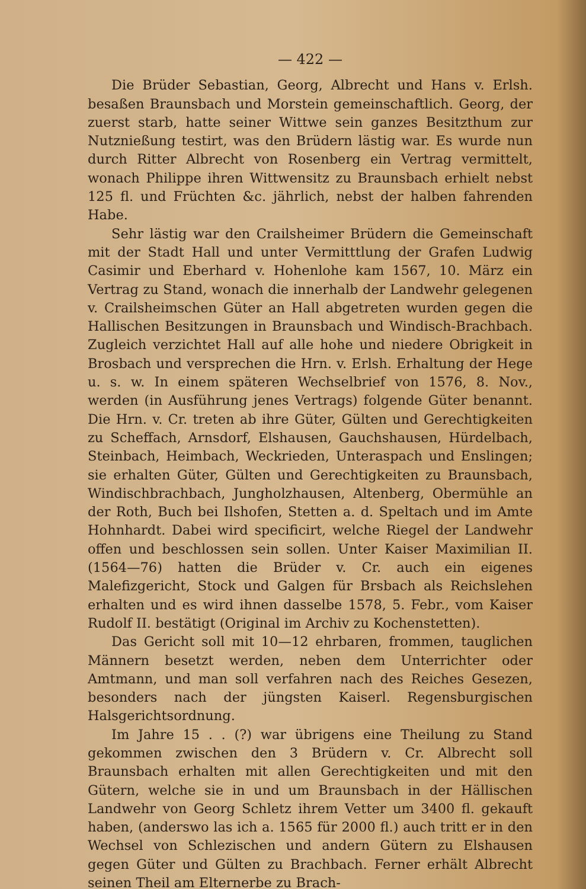— 422 —
Die Brüder Sebastian, Georg, Albrecht und Hans v. Erlsh. besaßen Braunsbach und Morstein gemeinschaftlich. Georg, der zuerst starb, hatte seiner Wittwe sein ganzes Besitzthum zur Nutznießung testirt, was den Brüdern lästig war. Es wurde nun durch Ritter Albrecht von Rosenberg ein Vertrag vermittelt, wonach Philippe ihren Wittwensitz zu Braunsbach erhielt nebst 125 fl. und Früchten &c. jährlich, nebst der halben fahrenden Habe.
Sehr lästig war den Crailsheimer Brüdern die Gemeinschaft mit der Stadt Hall und unter Vermitttlung der Grafen Ludwig Casimir und Eberhard v. Hohenlohe kam 1567, 10. März ein Vertrag zu Stand, wonach die innerhalb der Landwehr gelegenen v. Crailsheimschen Güter an Hall abgetreten wurden gegen die Hallischen Besitzungen in Braunsbach und Windisch-Brachbach. Zugleich verzichtet Hall auf alle hohe und niedere Obrigkeit in Brosbach und versprechen die Hrn. v. Erlsh. Erhaltung der Hege u. s. w. In einem späteren Wechselbrief von 1576, 8. Nov., werden (in Ausführung jenes Vertrags) folgende Güter benannt. Die Hrn. v. Cr. treten ab ihre Güter, Gülten und Gerechtigkeiten zu Scheffach, Arnsdorf, Elshausen, Gauchshausen, Hürdelbach, Steinbach, Heimbach, Weckrieden, Unteraspach und Enslingen; sie erhalten Güter, Gülten und Gerechtigkeiten zu Braunsbach, Windischbrachbach, Jungholzhausen, Altenberg, Obermühle an der Roth, Buch bei Ilshofen, Stetten a. d. Speltach und im Amte Hohnhardt. Dabei wird specificirt, welche Riegel der Landwehr offen und beschlossen sein sollen. Unter Kaiser Maximilian II. (1564—76) hatten die Brüder v. Cr. auch ein eigenes Malefizgericht, Stock und Galgen für Brsbach als Reichslehen erhalten und es wird ihnen dasselbe 1578, 5. Febr., vom Kaiser Rudolf II. bestätigt (Original im Archiv zu Kochenstetten).
Das Gericht soll mit 10—12 ehrbaren, frommen, tauglichen Männern besetzt werden, neben dem Unterrichter oder Amtmann, und man soll verfahren nach des Reiches Gesezen, besonders nach der jüngsten Kaiserl. Regensburgischen Halsgerichtsordnung.
Im Jahre 15 . . (?) war übrigens eine Theilung zu Stand gekommen zwischen den 3 Brüdern v. Cr. Albrecht soll Braunsbach erhalten mit allen Gerechtigkeiten und mit den Gütern, welche sie in und um Braunsbach in der Hällischen Landwehr von Georg Schletz ihrem Vetter um 3400 fl. gekauft haben, (anderswo las ich a. 1565 für 2000 fl.) auch tritt er in den Wechsel von Schlezischen und andern Gütern zu Elshausen gegen Güter und Gülten zu Brachbach. Ferner erhält Albrecht seinen Theil am Elternerbe zu Brach-